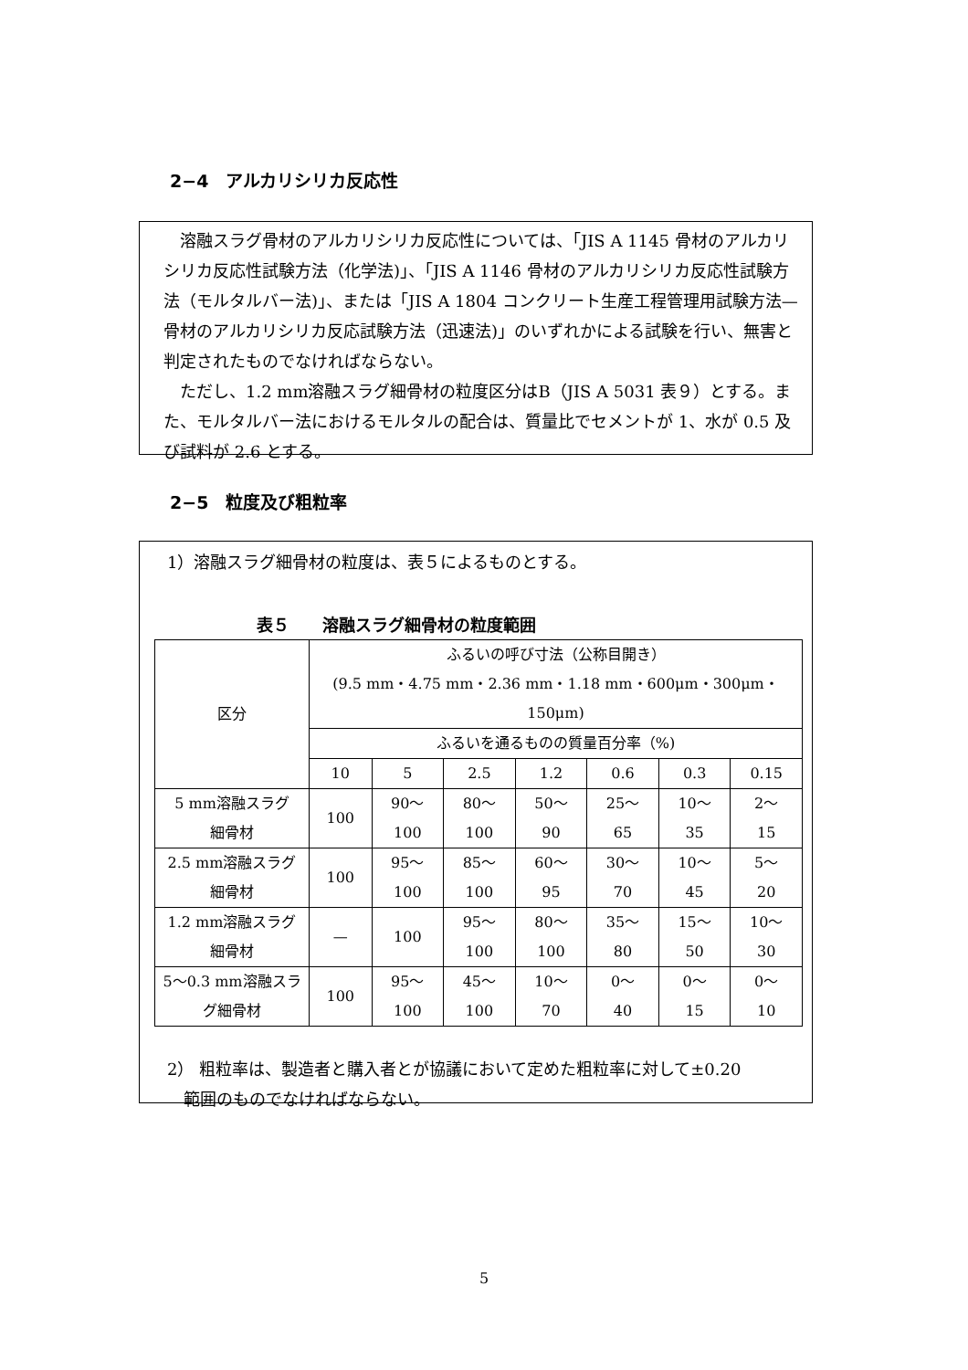2−4　アルカリシリカ反応性
　溶融スラグ骨材のアルカリシリカ反応性については、「JIS A 1145 骨材のアルカリシリカ反応性試験方法（化学法)」、「JIS A 1146 骨材のアルカリシリカ反応性試験方法（モルタルバー法)」、または「JIS A 1804 コンクリート生産工程管理用試験方法—骨材のアルカリシリカ反応試験方法（迅速法)」のいずれかによる試験を行い、無害と判定されたものでなければならない。
　ただし、1.2 mm溶融スラグ細骨材の粒度区分はB（JIS A 5031 表９）とする。また、モルタルバー法におけるモルタルの配合は、質量比でセメントが 1、水が 0.5 及び試料が 2.6 とする。
2−5　粒度及び粗粒率
1）溶融スラグ細骨材の粒度は、表５によるものとする。
表５　　溶融スラグ細骨材の粒度範囲
| 区分 | ふるいの呼び寸法（公称目開き） (9.5 mm・4.75 mm・2.36 mm・1.18 mm・600μm・300μm・150μm) | | | | | | |
| | ふるいを通るものの質量百分率（%) | | | | | | |
| | 10 | 5 | 2.5 | 1.2 | 0.6 | 0.3 | 0.15 |
| 5 mm溶融スラグ 細骨材 | 100 | 90〜 100 | 80〜 100 | 50〜 90 | 25〜 65 | 10〜 35 | 2〜 15 |
| 2.5 mm溶融スラグ 細骨材 | 100 | 95〜 100 | 85〜 100 | 60〜 95 | 30〜 70 | 10〜 45 | 5〜 20 |
| 1.2 mm溶融スラグ 細骨材 | — | 100 | 95〜 100 | 80〜 100 | 35〜 80 | 15〜 50 | 10〜 30 |
| 5〜0.3 mm溶融スラ グ細骨材 | 100 | 95〜 100 | 45〜 100 | 10〜 70 | 0〜 40 | 0〜 15 | 0〜 10 |
2） 粗粒率は、製造者と購入者とが協議において定めた粗粒率に対して±0.20
　範囲のものでなければならない。
5